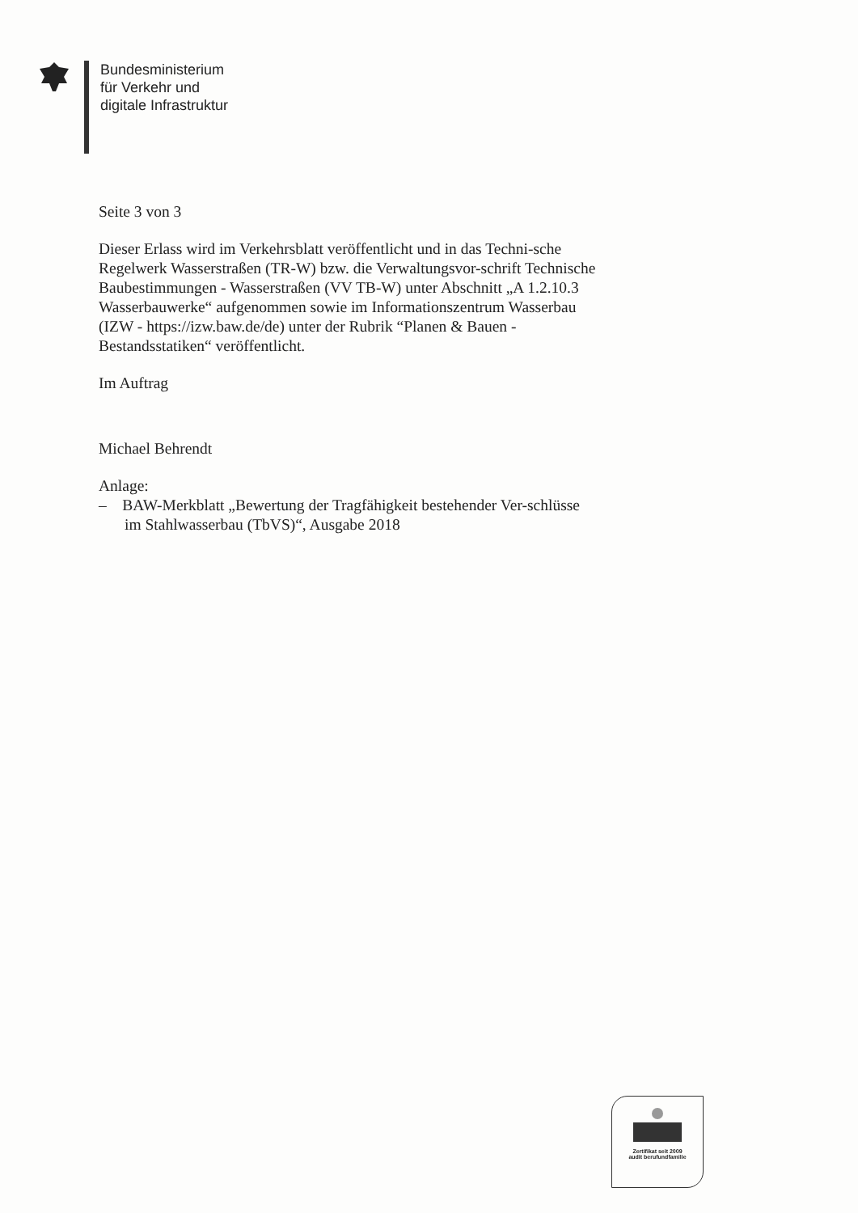Bundesministerium
für Verkehr und
digitale Infrastruktur
Seite 3 von 3
Dieser Erlass wird im Verkehrsblatt veröffentlicht und in das Techni-sche Regelwerk Wasserstraßen (TR-W) bzw. die Verwaltungsvor-schrift Technische Baubestimmungen - Wasserstraßen (VV TB-W) unter Abschnitt „A 1.2.10.3 Wasserbauwerke“ aufgenommen sowie im Informationszentrum Wasserbau (IZW - https://izw.baw.de/de) unter der Rubrik “Planen & Bauen - Bestandsstatiken“ veröffentlicht.
Im Auftrag
Michael Behrendt
Anlage:
– BAW-Merkblatt „Bewertung der Tragfähigkeit bestehender Ver-schlüsse im Stahlwasserbau (TbVS)“, Ausgabe 2018
Zertifikat seit 2009
audit berufundfamilie